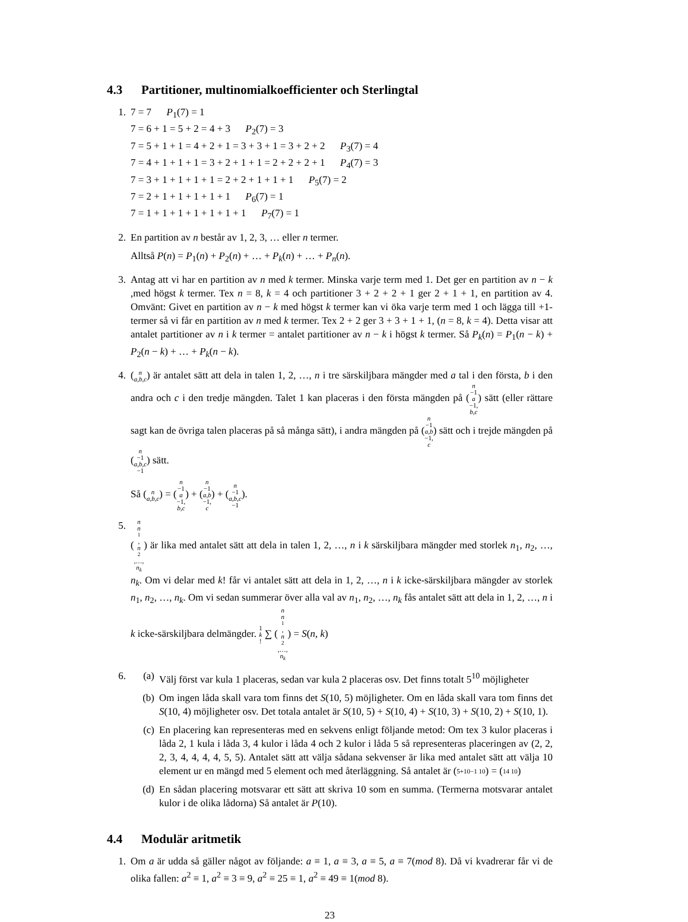4.3 Partitioner, multinomialkoefficienter och Sterlingtal
1. 7 = 7 P<sub>1</sub>(7) = 1
7 = 6 + 1 = 5 + 2 = 4 + 3 P<sub>2</sub>(7) = 3
7 = 5 + 1 + 1 = 4 + 2 + 1 = 3 + 3 + 1 = 3 + 2 + 2 P<sub>3</sub>(7) = 4
7 = 4 + 1 + 1 + 1 = 3 + 2 + 1 + 1 = 2 + 2 + 2 + 1 P<sub>4</sub>(7) = 3
7 = 3 + 1 + 1 + 1 + 1 = 2 + 2 + 1 + 1 + 1 P<sub>5</sub>(7) = 2
7 = 2 + 1 + 1 + 1 + 1 + 1 P<sub>6</sub>(7) = 1
7 = 1 + 1 + 1 + 1 + 1 + 1 + 1 P<sub>7</sub>(7) = 1
2. En partition av n består av 1, 2, 3, … eller n termer.
Alltså P(n) = P<sub>1</sub>(n) + P<sub>2</sub>(n) + … + P<sub>k</sub>(n) + … + P<sub>n</sub>(n).
3. Antag att vi har en partition av n med k termer. Minska varje term med 1. Det ger en partition av n − k ,med högst k termer. Tex n = 8, k = 4 och partitioner 3 + 2 + 2 + 1 ger 2 + 1 + 1, en partition av 4. Omvänt: Givet en partition av n − k med högst k termer kan vi öka varje term med 1 och lägga till +1-termer så vi får en partition av n med k termer. Tex 2 + 2 ger 3 + 3 + 1 + 1, (n = 8, k = 4). Detta visar att antalet partitioner av n i k termer = antalet partitioner av n − k i högst k termer. Så P<sub>k</sub>(n) = P<sub>1</sub>(n − k) + P<sub>2</sub>(n − k) + … + P<sub>k</sub>(n − k).
4. (n a,b,c) är antalet sätt att dela in talen 1, 2, …, n i tre särskiljbara mängder med a tal i den första, b i den andra och c i den tredje mängden. Talet 1 kan placeras i den första mängden på (n −1 a −1, b,c) sätt (eller rättare sagt kan de övriga talen placeras på så många sätt), i andra mängden på (n −1 a,b −1, c) sätt och i trejde mängden på (n −1 a,b,c −1) sätt.
Så (n a,b,c) = (n −1 a −1, b,c) + (n −1 a,b −1, c) + (n −1 a,b,c −1).
5. (n n<sub>1</sub>, n<sub>2</sub>,…, n<sub>k</sub>) är lika med antalet sätt att dela in talen 1, 2, …, n i k särskiljbara mängder med storlek n<sub>1</sub>, n<sub>2</sub>, …, n<sub>k</sub>. Om vi delar med k! får vi antalet sätt att dela in 1, 2, …, n i k icke-särskiljbara mängder av storlek n<sub>1</sub>, n<sub>2</sub>, …, n<sub>k</sub>. Om vi sedan summerar över alla val av n<sub>1</sub>, n<sub>2</sub>, …, n<sub>k</sub> fås antalet sätt att dela in 1, 2, …, n i k icke-särskiljbara delmängder. 1 k! ∑ (n n<sub>1</sub>, n<sub>2</sub>,…, n<sub>k</sub>) = S(n, k)
6. (a) Välj först var kula 1 placeras, sedan var kula 2 placeras osv. Det finns totalt 5<sup>10</sup> möjligheter
(b) Om ingen låda skall vara tom finns det S(10, 5) möjligheter. Om en låda skall vara tom finns det S(10, 4) möjligheter osv. Det totala antalet är S(10, 5) + S(10, 4) + S(10, 3) + S(10, 2) + S(10, 1).
(c) En placering kan representeras med en sekvens enligt följande metod: Om tex 3 kulor placeras i låda 2, 1 kula i låda 3, 4 kulor i låda 4 och 2 kulor i låda 5 så representeras placeringen av (2, 2, 2, 3, 4, 4, 4, 4, 5, 5). Antalet sätt att välja sådana sekvenser är lika med antalet sätt att välja 10 element ur en mängd med 5 element och med återläggning. Så antalet är (5+10−1 10) = (14 10)
(d) En sådan placering motsvarar ett sätt att skriva 10 som en summa. (Termerna motsvarar antalet kulor i de olika lådorna) Så antalet är P(10).
4.4 Modulär aritmetik
1. Om a är udda så gäller något av följande: a ≡ 1, a ≡ 3, a ≡ 5, a ≡ 7(mod 8). Då vi kvadrerar får vi de olika fallen: a<sup>2</sup> ≡ 1, a<sup>2</sup> ≡ 3 ≡ 9, a<sup>2</sup> ≡ 25 ≡ 1, a<sup>2</sup> ≡ 49 ≡ 1(mod 8).
23